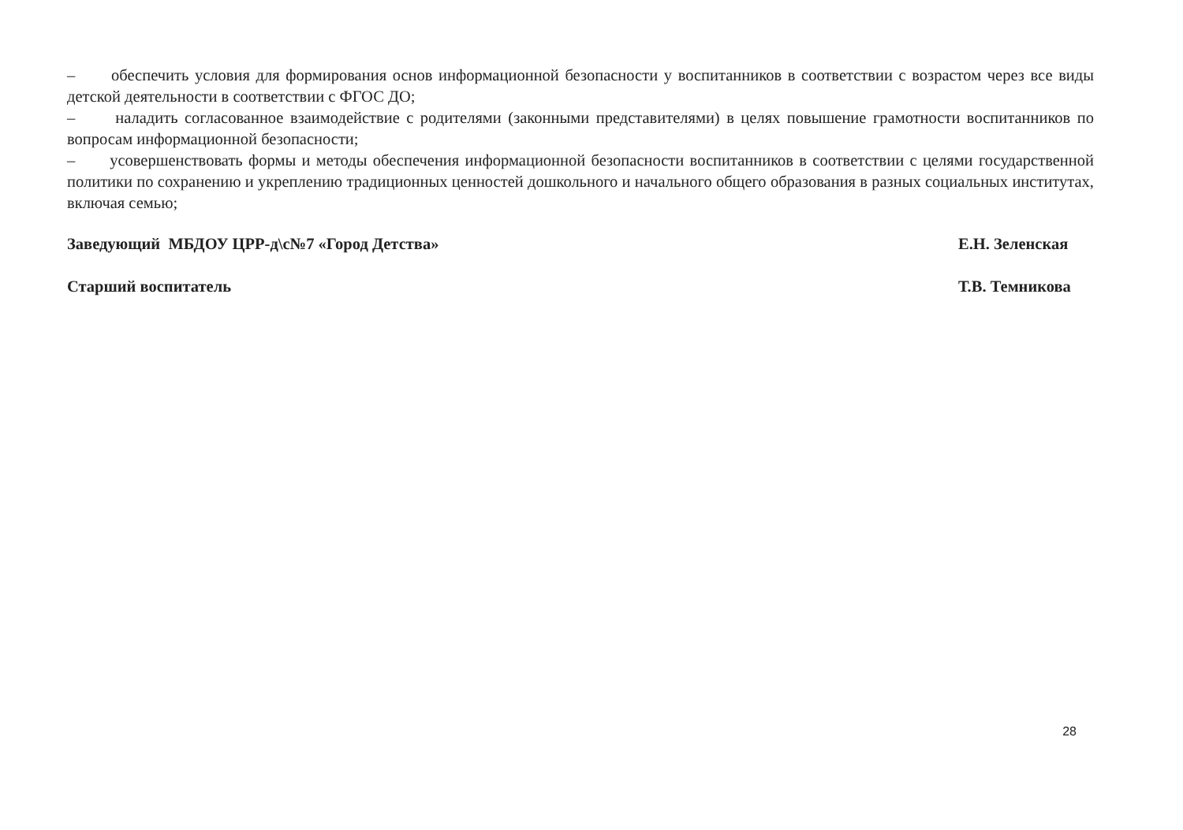– обеспечить условия для формирования основ информационной безопасности у воспитанников в соответствии с возрастом через все виды детской деятельности в соответствии с ФГОС ДО;
– наладить согласованное взаимодействие с родителями (законными представителями) в целях повышение грамотности воспитанников по вопросам информационной безопасности;
– усовершенствовать формы и методы обеспечения информационной безопасности воспитанников в соответствии с целями государственной политики по сохранению и укреплению традиционных ценностей дошкольного и начального общего образования в разных социальных институтах, включая семью;
Заведующий МБДОУ ЦРР-д\с№7 «Город Детства» Е.Н. Зеленская
Старший воспитатель Т.В. Темникова
28